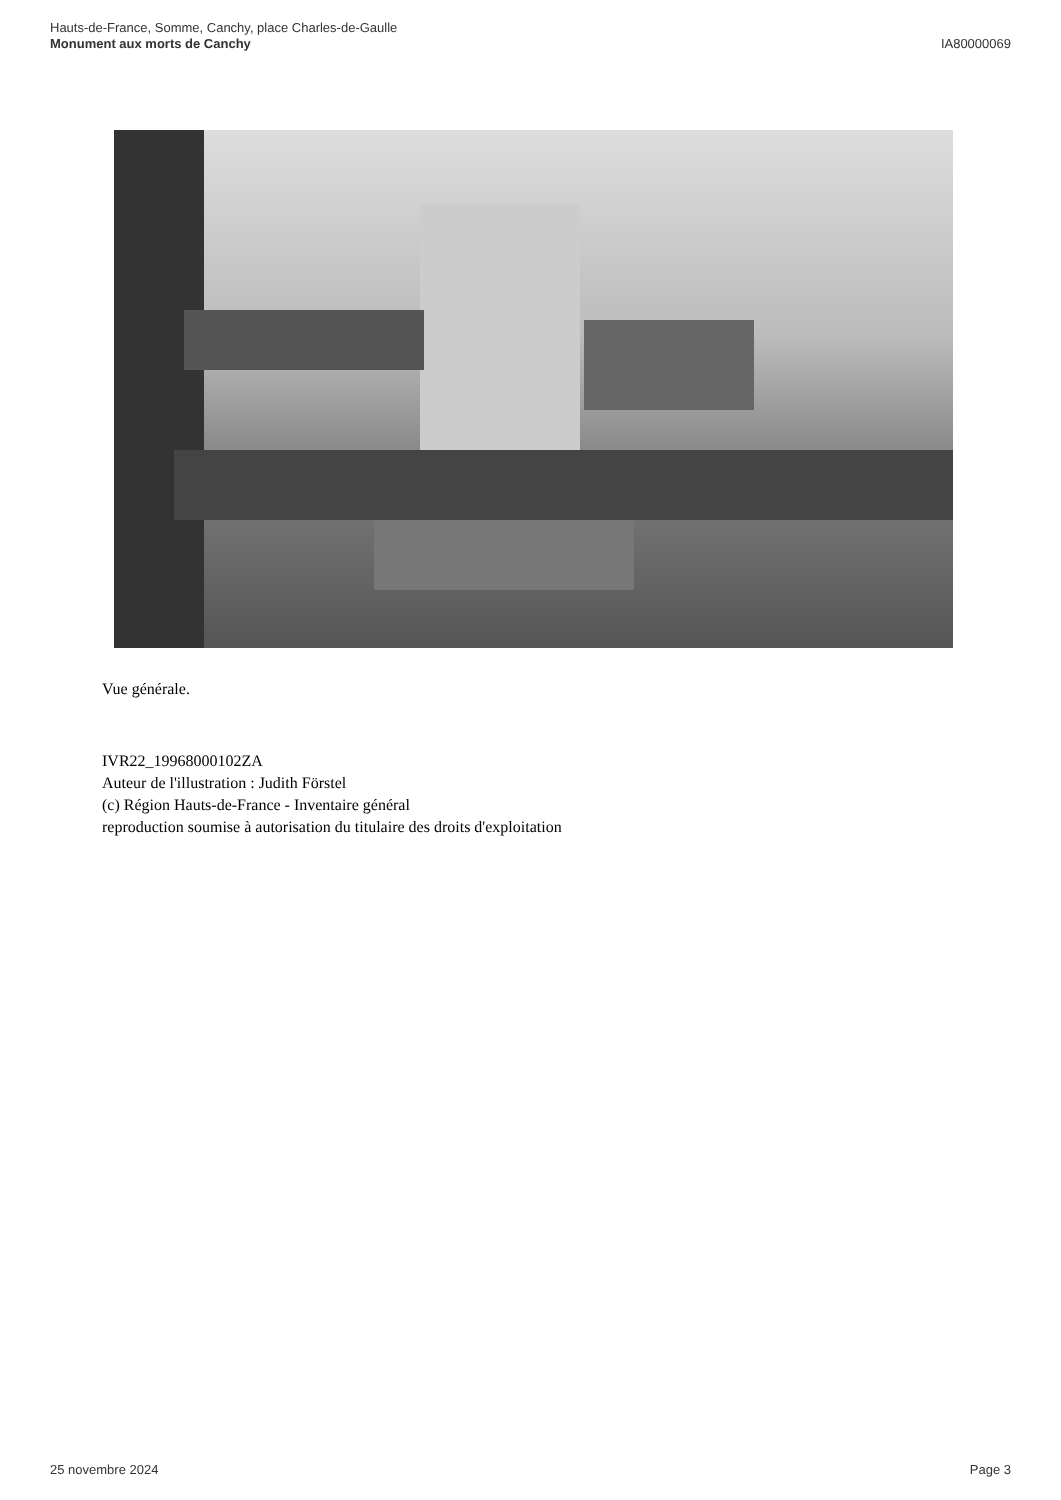Hauts-de-France, Somme, Canchy, place Charles-de-Gaulle
Monument aux morts de Canchy
IA80000069
Vue générale.
IVR22_19968000102ZA
Auteur de l'illustration : Judith Förstel
(c) Région Hauts-de-France - Inventaire général
reproduction soumise à autorisation du titulaire des droits d'exploitation
25 novembre 2024 Page 3